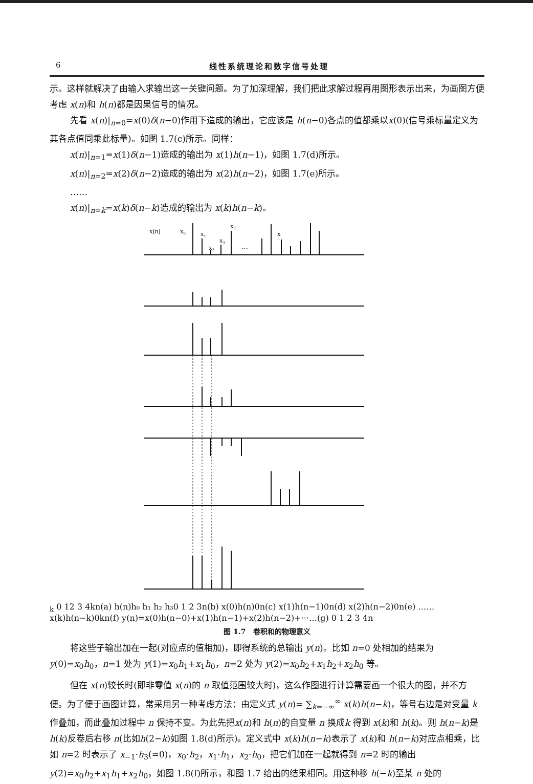6 线性系统理论和数字信号处理
示。这样就解决了由输入求输出这一关键问题。为了加深理解，我们把此求解过程再用图形表示出来，为画图方便考虑 x(n)和 h(n)都是因果信号的情况。
先看 x(n)|<sub>n=0</sub>=x(0)δ(n−0)作用下造成的输出，它应该是 h(n−0)各点的值都乘以x(0)(信号乘标量定义为其各点值同乘此标量)。如图 1.7(c)所示。同样：
x(n)|<sub>n=1</sub>=x(1)δ(n−1)造成的输出为 x(1)h(n−1)，如图 1.7(d)所示。
x(n)|<sub>n=2</sub>=x(2)δ(n−2)造成的输出为 x(2)h(n−2)，如图 1.7(e)所示。
……
x(n)|<sub>n=k</sub>=x(k)δ(n−k)造成的输出为 x(k)h(n−k)。
x(n)
x₀
x₁
x₂
x₃
x₄
…
xk
0 12 3 4
k
n
(a)
h(n)
h₀ h₁ h₂ h₃
0 1 2 3
n
(b)
x(0)h(n)
0
n
(c)
x(1)h(n−1)
0
n
(d)
x(2)h(n−2)
0
n
(e)
……
x(k)h(n−k)
0
k
n
(f)
y(n)=x(0)h(n−0)+x(1)h(n−1)+x(2)h(n−2)+···
…
(g)
0 1 2 3 4
n
图 1.7　卷积和的物理意义
将这些子输出加在一起(对应点的值相加)，即得系统的总输出 y(n)。比如 n=0 处相加的结果为 y(0)=x<sub>0</sub>h<sub>0</sub>，n=1 处为 y(1)=x<sub>0</sub>h<sub>1</sub>+x<sub>1</sub>h<sub>0</sub>，n=2 处为 y(2)=x<sub>0</sub>h<sub>2</sub>+x<sub>1</sub>h<sub>2</sub>+x<sub>2</sub>h<sub>0</sub> 等。
但在 x(n)较长时(即非零值 x(n)的 n 取值范围较大时)，这么作图进行计算需要画一个很大的图，并不方便。为了便于画图计算，常采用另一种考虑方法：由定义式 y(n)= ∑<sub>k=−∞</sub><sup>∞</sup> x(k)h(n−k)，等号右边是对变量 k 作叠加，而此叠加过程中 n 保持不变。为此先把x(n)和 h(n)的自变量 n 换成k 得到 x(k)和 h(k)。则 h(n−k)是 h(k)反卷后右移 n(比如h(2−k)如图 1.8(d)所示)。定义式中 x(k)h(n−k)表示了 x(k)和 h(n−k)对应点相乘，比如 n=2 时表示了 x<sub>−1</sub>·h<sub>3</sub>(=0)，x<sub>0</sub>·h<sub>2</sub>，x<sub>1</sub>·h<sub>1</sub>，x<sub>2</sub>·h<sub>0</sub>，把它们加在一起就得到 n=2 时的输出 y(2)=x<sub>0</sub>h<sub>2</sub>+x<sub>1</sub>h<sub>1</sub>+x<sub>2</sub>h<sub>0</sub>，如图 1.8(f)所示，和图 1.7 给出的结果相同。用这种移 h(−k)至某 n 处的